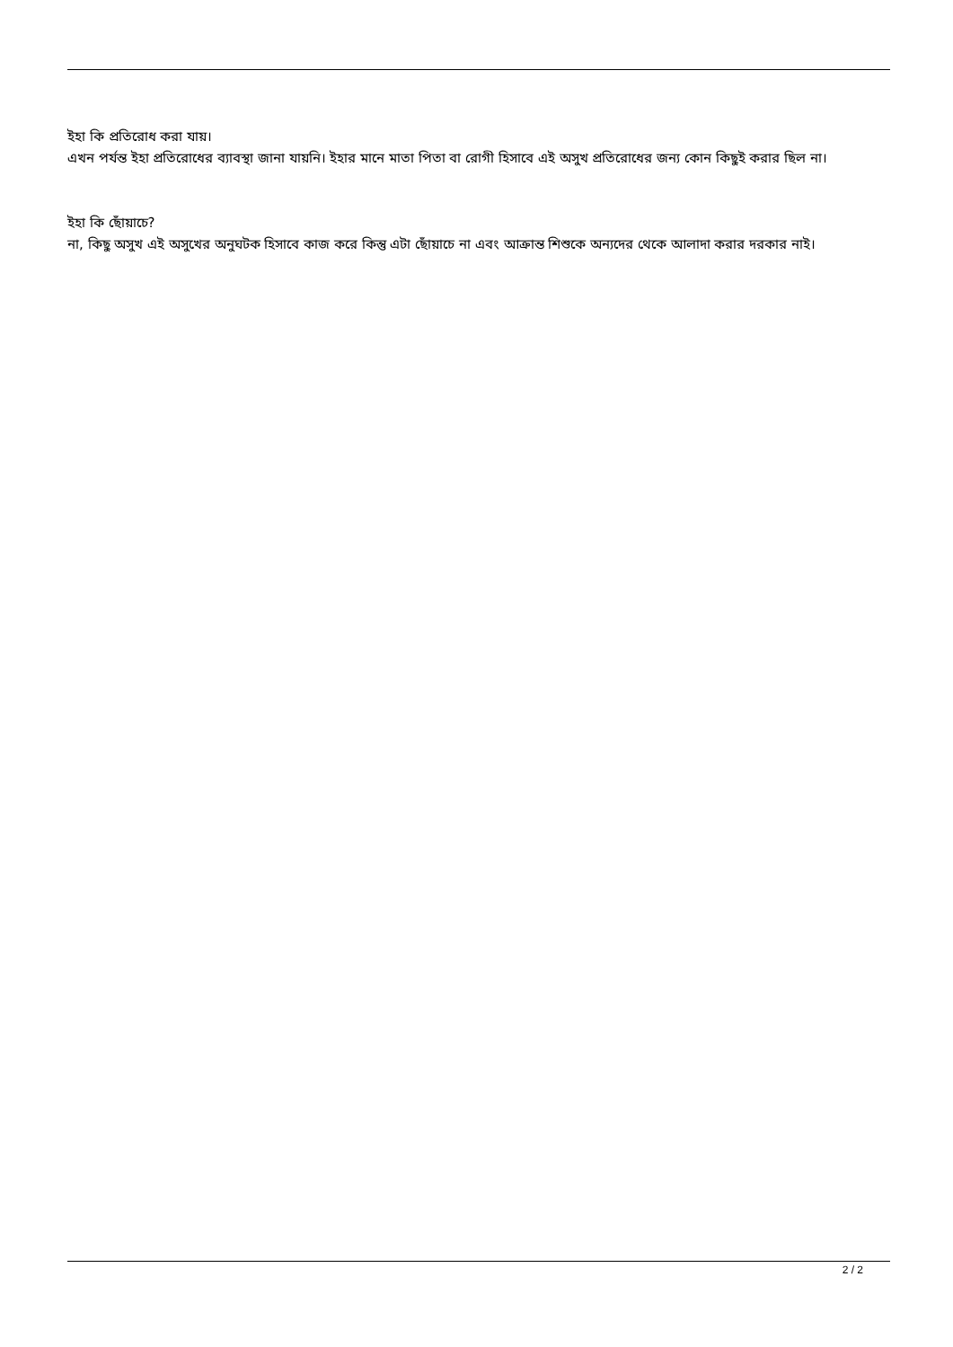ইহা কি প্রতিরোধ করা যায়।
এখন পর্যন্ত ইহা প্রতিরোধের ব্যাবস্থা জানা যায়নি। ইহার মানে মাতা পিতা বা রোগী হিসাবে এই অসুখ প্রতিরোধের জন্য কোন কিছুই করার ছিল না।
ইহা কি ছোঁয়াচে?
না, কিছু অসুখ এই অসুখের অনুঘটক হিসাবে কাজ করে কিন্তু এটা ছোঁয়াচে না এবং আক্রান্ত শিশুকে অন্যদের থেকে আলাদা করার দরকার নাই।
2 / 2